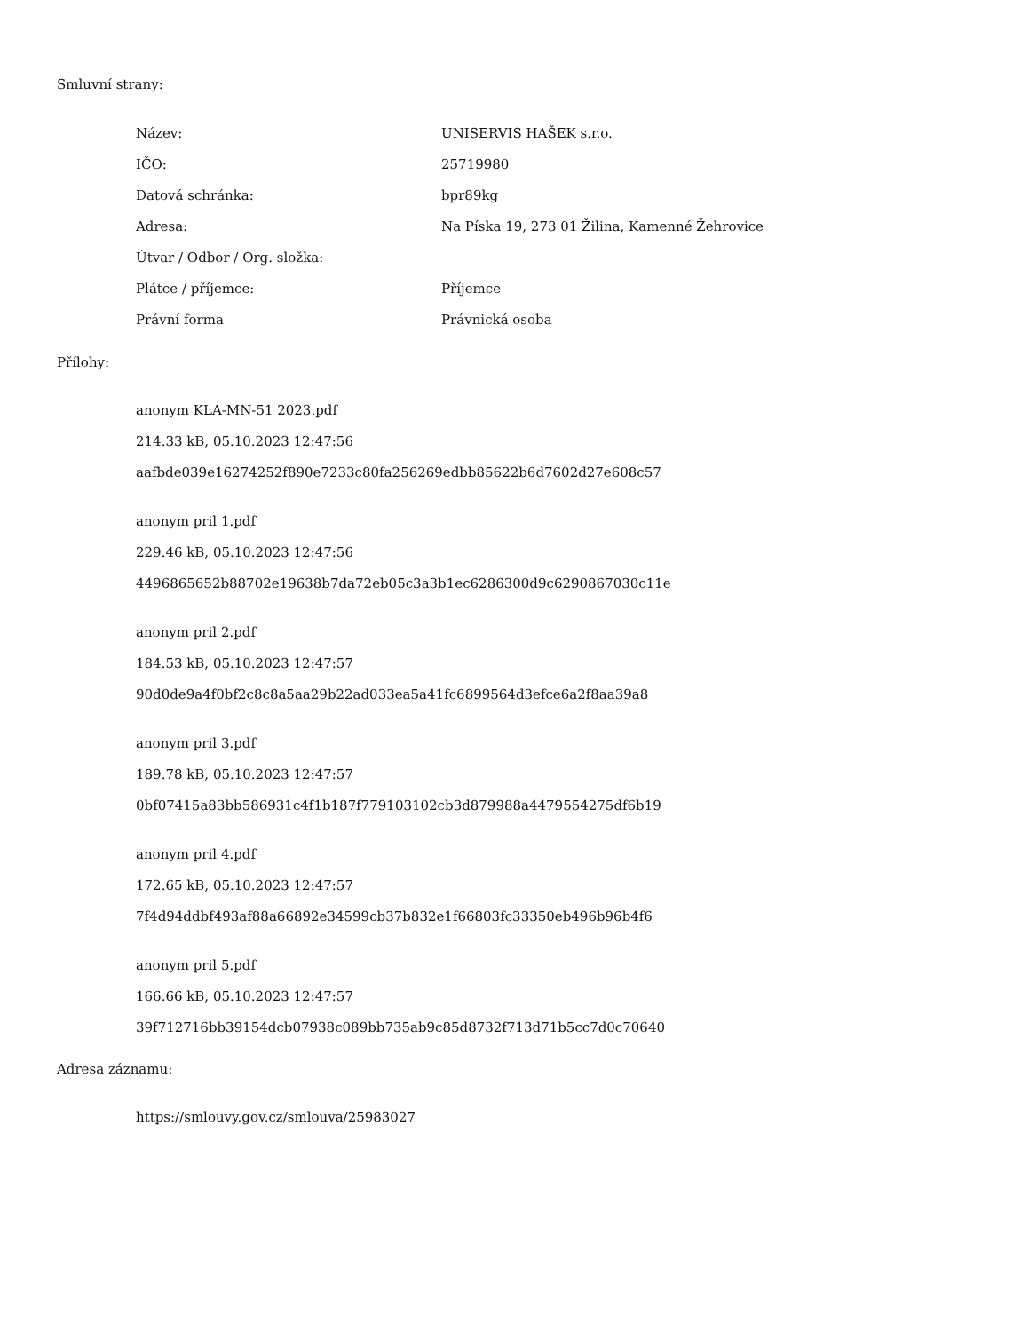Smluvní strany:
| Název: | UNISERVIS HAŠEK s.r.o. |
| IČO: | 25719980 |
| Datová schránka: | bpr89kg |
| Adresa: | Na Píska 19, 273 01 Žilina, Kamenné Žehrovice |
| Útvar / Odbor / Org. složka: | |
| Plátce / příjemce: | Příjemce |
| Právní forma | Právnická osoba |
Přílohy:
anonym KLA-MN-51 2023.pdf
214.33 kB, 05.10.2023 12:47:56
aafbde039e16274252f890e7233c80fa256269edbb85622b6d7602d27e608c57
anonym pril 1.pdf
229.46 kB, 05.10.2023 12:47:56
4496865652b88702e19638b7da72eb05c3a3b1ec6286300d9c6290867030c11e
anonym pril 2.pdf
184.53 kB, 05.10.2023 12:47:57
90d0de9a4f0bf2c8c8a5aa29b22ad033ea5a41fc6899564d3efce6a2f8aa39a8
anonym pril 3.pdf
189.78 kB, 05.10.2023 12:47:57
0bf07415a83bb586931c4f1b187f779103102cb3d879988a4479554275df6b19
anonym pril 4.pdf
172.65 kB, 05.10.2023 12:47:57
7f4d94ddbf493af88a66892e34599cb37b832e1f66803fc33350eb496b96b4f6
anonym pril 5.pdf
166.66 kB, 05.10.2023 12:47:57
39f712716bb39154dcb07938c089bb735ab9c85d8732f713d71b5cc7d0c70640
Adresa záznamu:
https://smlouvy.gov.cz/smlouva/25983027